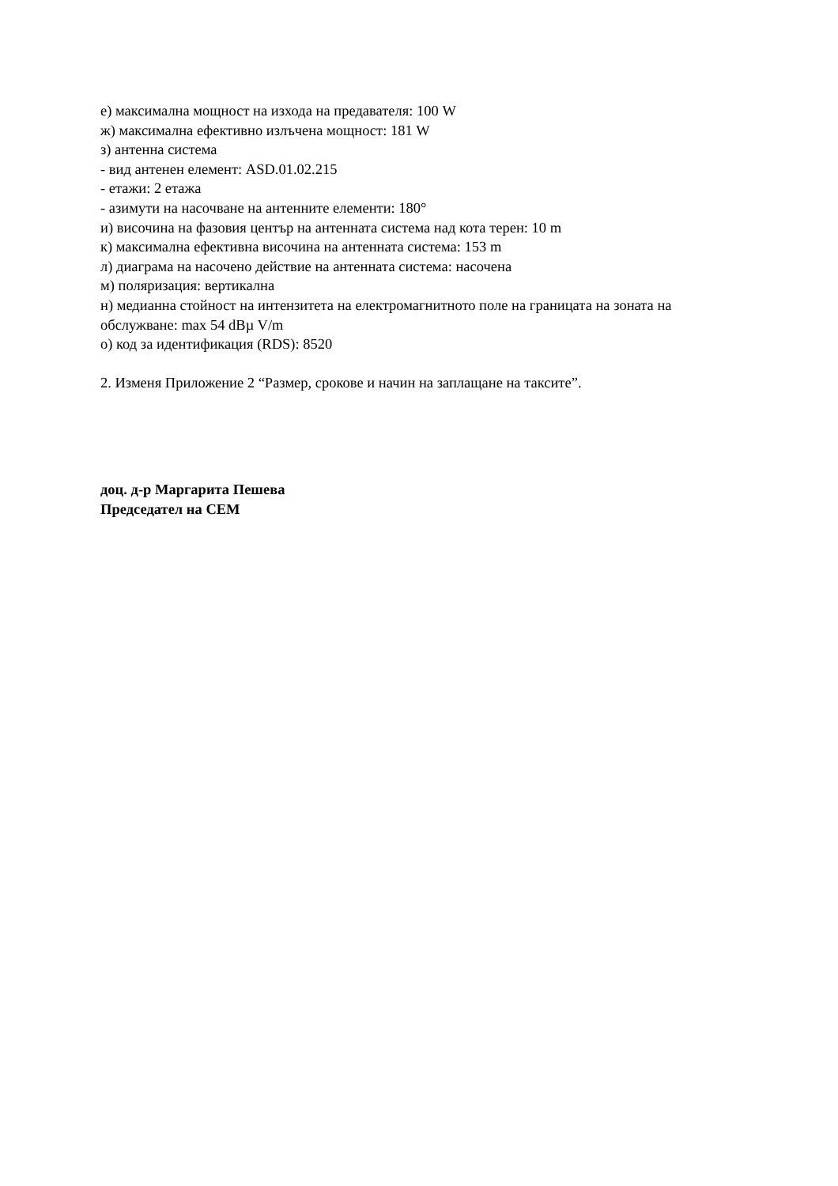е) максимална мощност на изхода на предавателя: 100 W
ж) максимална ефективно излъчена мощност: 181 W
з) антенна система
- вид антенен елемент: ASD.01.02.215
- етажи: 2 етажа
- азимути на насочване на антенните елементи: 180°
и) височина на фазовия център на антенната система над кота терен: 10 m
к) максимална ефективна височина на антенната система: 153 m
л) диаграма на насочено действие на антенната система: насочена
м) поляризация: вертикална
н) медианна стойност на интензитета на електромагнитното поле на границата на зоната на обслужване: max 54 dBµ V/m
о) код за идентификация (RDS): 8520
2. Изменя Приложение 2 “Размер, срокове и начин на заплащане на таксите”.
доц. д-р Маргарита Пешева
Председател на СЕМ